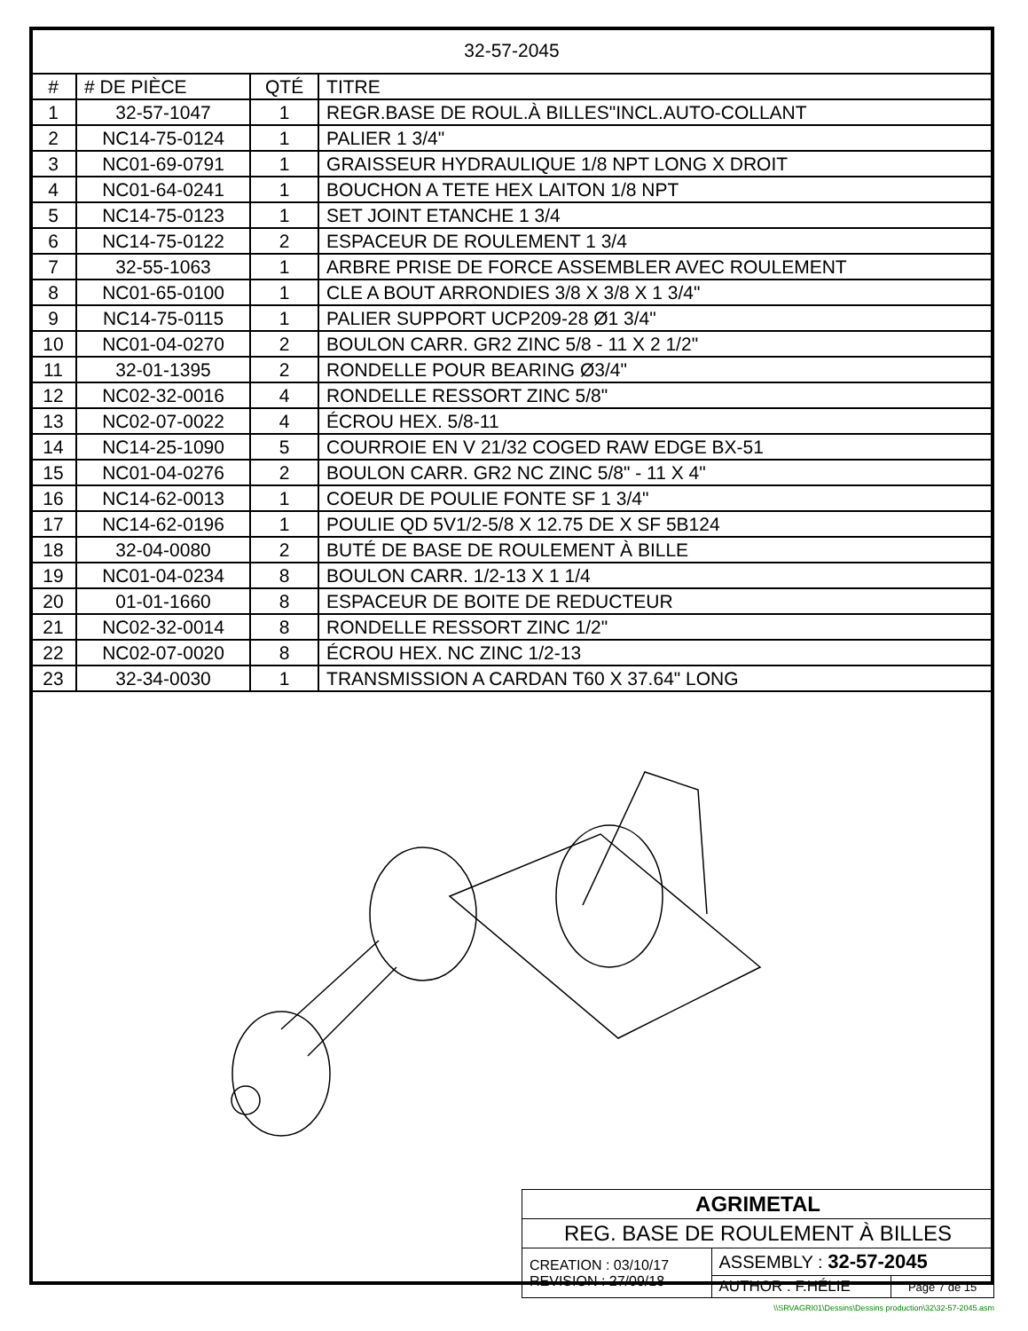| 32-57-2045 | | | |
| # | # DE PIÈCE | QTÉ | TITRE |
| 1 | 32-57-1047 | 1 | REGR.BASE DE ROUL.À BILLES"INCL.AUTO-COLLANT |
| 2 | NC14-75-0124 | 1 | PALIER 1 3/4" |
| 3 | NC01-69-0791 | 1 | GRAISSEUR HYDRAULIQUE 1/8 NPT LONG X DROIT |
| 4 | NC01-64-0241 | 1 | BOUCHON A TETE HEX LAITON 1/8 NPT |
| 5 | NC14-75-0123 | 1 | SET JOINT ETANCHE 1 3/4 |
| 6 | NC14-75-0122 | 2 | ESPACEUR DE ROULEMENT 1 3/4 |
| 7 | 32-55-1063 | 1 | ARBRE PRISE DE FORCE ASSEMBLER AVEC ROULEMENT |
| 8 | NC01-65-0100 | 1 | CLE A BOUT ARRONDIES 3/8 X 3/8 X 1 3/4" |
| 9 | NC14-75-0115 | 1 | PALIER SUPPORT UCP209-28 Ø1 3/4" |
| 10 | NC01-04-0270 | 2 | BOULON CARR. GR2 ZINC 5/8 - 11 X 2 1/2" |
| 11 | 32-01-1395 | 2 | RONDELLE POUR BEARING Ø3/4" |
| 12 | NC02-32-0016 | 4 | RONDELLE RESSORT ZINC 5/8" |
| 13 | NC02-07-0022 | 4 | ÉCROU HEX. 5/8-11 |
| 14 | NC14-25-1090 | 5 | COURROIE EN V 21/32 COGED RAW EDGE BX-51 |
| 15 | NC01-04-0276 | 2 | BOULON CARR. GR2 NC ZINC 5/8" - 11 X 4" |
| 16 | NC14-62-0013 | 1 | COEUR DE POULIE FONTE SF 1 3/4" |
| 17 | NC14-62-0196 | 1 | POULIE QD 5V1/2-5/8 X 12.75 DE X SF 5B124 |
| 18 | 32-04-0080 | 2 | BUTÉ DE BASE DE ROULEMENT À BILLE |
| 19 | NC01-04-0234 | 8 | BOULON CARR. 1/2-13 X 1 1/4 |
| 20 | 01-01-1660 | 8 | ESPACEUR DE BOITE DE REDUCTEUR |
| 21 | NC02-32-0014 | 8 | RONDELLE RESSORT ZINC 1/2" |
| 22 | NC02-07-0020 | 8 | ÉCROU HEX. NC ZINC 1/2-13 |
| 23 | 32-34-0030 | 1 | TRANSMISSION A CARDAN T60 X 37.64" LONG |
| AGRIMETAL | | |
| REG. BASE DE ROULEMENT À BILLES | | |
| CREATION : 03/10/17 REVISION : 27/09/18 | ASSEMBLY : 32-57-2045 | |
| | AUTHOR : F.HÉLIE | Page 7 de 15 |
\\SRVAGRI01\Dessins\Dessins production\32\32-57-2045.asm